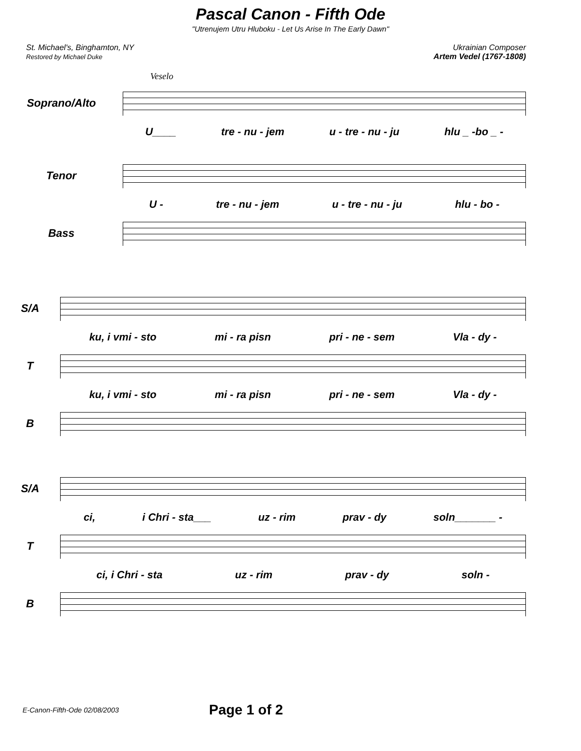Pascal Canon - Fifth Ode
"Utrenujem Utru Hluboku - Let Us Arise In The Early Dawn"
St. Michael's, Binghamton, NY
Restored by Michael Duke
Ukrainian Composer
Artem Vedel (1767-1808)
Veselo
Soprano/Alto
U____ tre - nu - jem u - tre - nu - ju hlu _ -bo _ -
Tenor
U - tre - nu - jem u - tre - nu - ju hlu - bo -
Bass
S/A
ku, i vmi - sto mi - ra pisn pri - ne - sem Vla - dy -
T
ku, i vmi - sto mi - ra pisn pri - ne - sem Vla - dy -
B
S/A
ci, i Chri - sta___ uz - rim prav - dy soln_______ -
T
ci, i Chri - sta uz - rim prav - dy soln -
B
E-Canon-Fifth-Ode 02/08/2003 Page 1 of 2